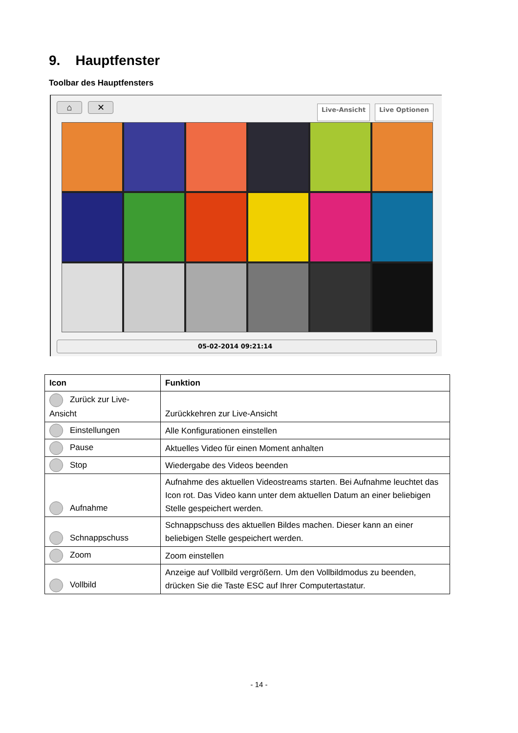9. Hauptfenster
Toolbar des Hauptfensters
⌂ ✕ Live-Ansicht Live Optionen
05-02-2014 09:21:14
| Icon | Funktion |
| --- | --- |
| Zurück zur Live-Ansicht | Zurückkehren zur Live-Ansicht |
| Einstellungen | Alle Konfigurationen einstellen |
| Pause | Aktuelles Video für einen Moment anhalten |
| Stop | Wiedergabe des Videos beenden |
| Aufnahme | Aufnahme des aktuellen Videostreams starten. Bei Aufnahme leuchtet das Icon rot. Das Video kann unter dem aktuellen Datum an einer beliebigen Stelle gespeichert werden. |
| Schnappschuss | Schnappschuss des aktuellen Bildes machen. Dieser kann an einer beliebigen Stelle gespeichert werden. |
| Zoom | Zoom einstellen |
| Vollbild | Anzeige auf Vollbild vergrößern. Um den Vollbildmodus zu beenden, drücken Sie die Taste ESC auf Ihrer Computertastatur. |
- 14 -